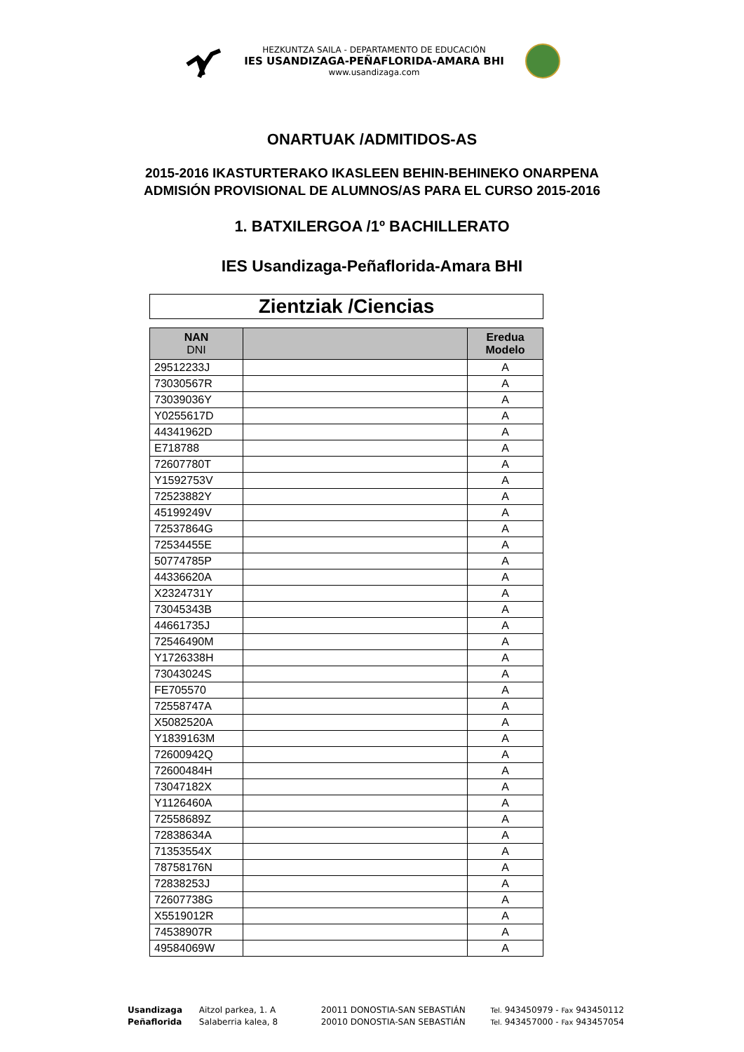HEZKUNTZA SAILA - DEPARTAMENTO DE EDUCACIÓN
IES USANDIZAGA-PEÑAFLORIDA-AMARA BHI
www.usandizaga.com
ONARTUAK /ADMITIDOS-AS
2015-2016 IKASTURTERAKO IKASLEEN BEHIN-BEHINEKO ONARPENA
ADMISIÓN PROVISIONAL DE ALUMNOS/AS PARA EL CURSO 2015-2016
1. BATXILERGOA /1º BACHILLERATO
IES Usandizaga-Peñaflorida-Amara BHI
Zientziak /Ciencias
| NAN DNI | | Eredua Modelo |
| --- | --- | --- |
| 29512233J | | A |
| 73030567R | | A |
| 73039036Y | | A |
| Y0255617D | | A |
| 44341962D | | A |
| E718788 | | A |
| 72607780T | | A |
| Y1592753V | | A |
| 72523882Y | | A |
| 45199249V | | A |
| 72537864G | | A |
| 72534455E | | A |
| 50774785P | | A |
| 44336620A | | A |
| X2324731Y | | A |
| 73045343B | | A |
| 44661735J | | A |
| 72546490M | | A |
| Y1726338H | | A |
| 73043024S | | A |
| FE705570 | | A |
| 72558747A | | A |
| X5082520A | | A |
| Y1839163M | | A |
| 72600942Q | | A |
| 72600484H | | A |
| 73047182X | | A |
| Y1126460A | | A |
| 72558689Z | | A |
| 72838634A | | A |
| 71353554X | | A |
| 78758176N | | A |
| 72838253J | | A |
| 72607738G | | A |
| X5519012R | | A |
| 74538907R | | A |
| 49584069W | | A |
Usandizaga Aitzol parkea, 1. A 20011 DONOSTIA-SAN SEBASTIÁN Tel. 943450979 - Fax 943450112
Peñaflorida Salaberria kalea, 8 20010 DONOSTIA-SAN SEBASTIÁN Tel. 943457000 - Fax 943457054